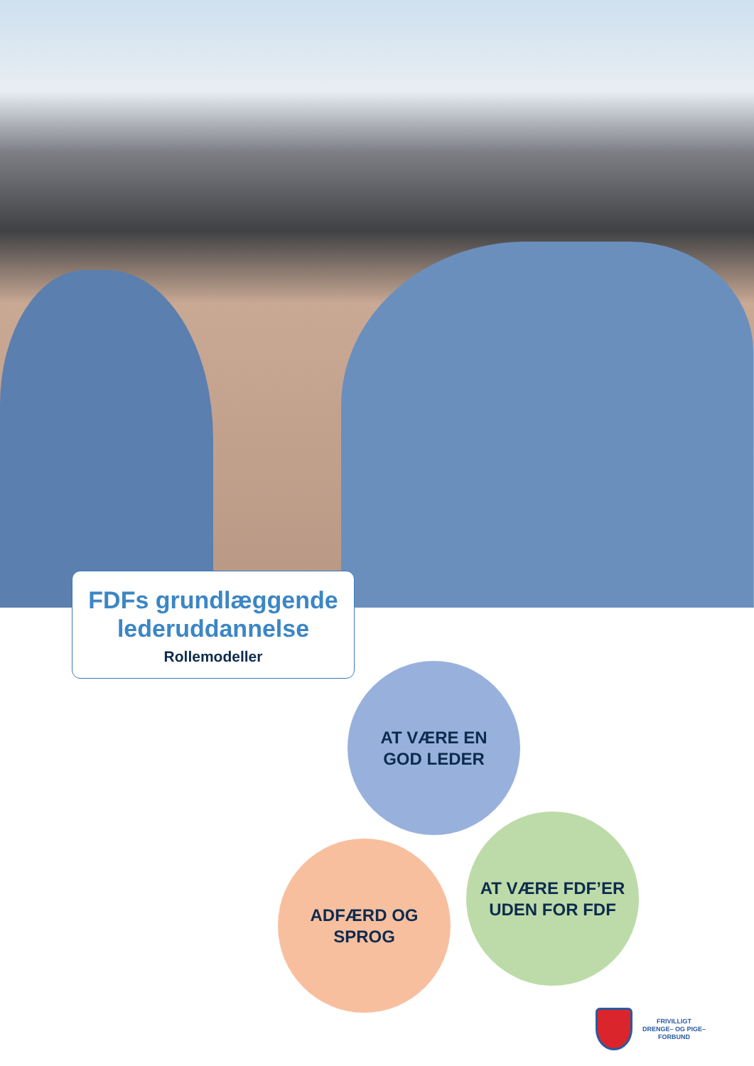FDFs grundlæggende
lederuddannelse
Rollemodeller
AT VÆRE EN
GOD LEDER
ADFÆRD OG SPROG
AT VÆRE FDF’ER
UDEN FOR FDF
FRIVILLIGT
DRENGE– OG PIGE–
FORBUND